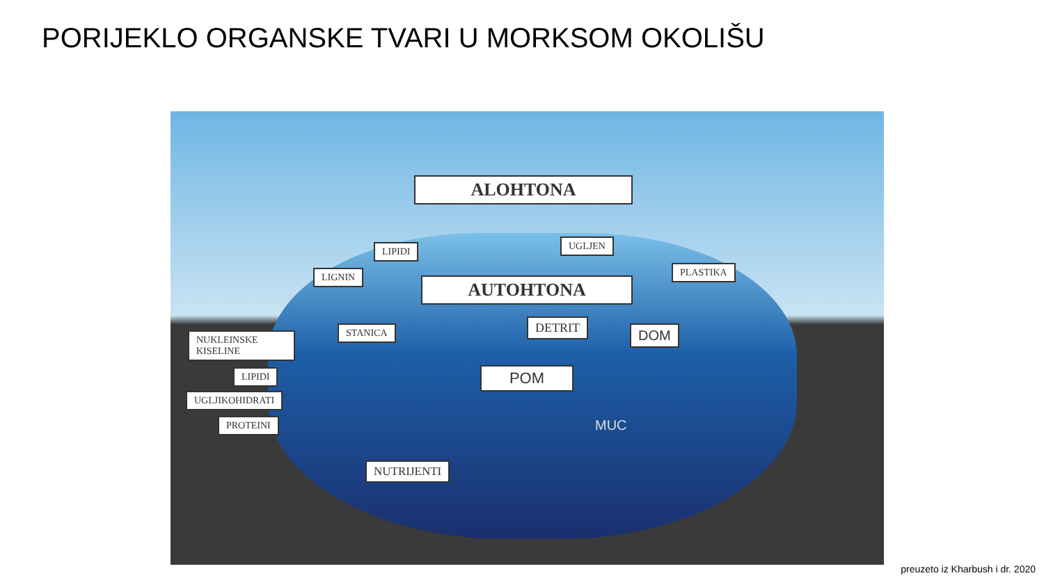PORIJEKLO ORGANSKE TVARI U MORKSOM OKOLIŠU
ALOHTONA
LIPIDI UGLJEN
LIGNIN PLASTIKA
AUTOHTONA
DOM
STANICA DETRIT
NUKLEINSKE KISELINE
POM
LIPIDI
UGLJIKOHIDRATI
PROTEINI MUC
NUTRIJENTI
preuzeto iz Kharbush i dr. 2020